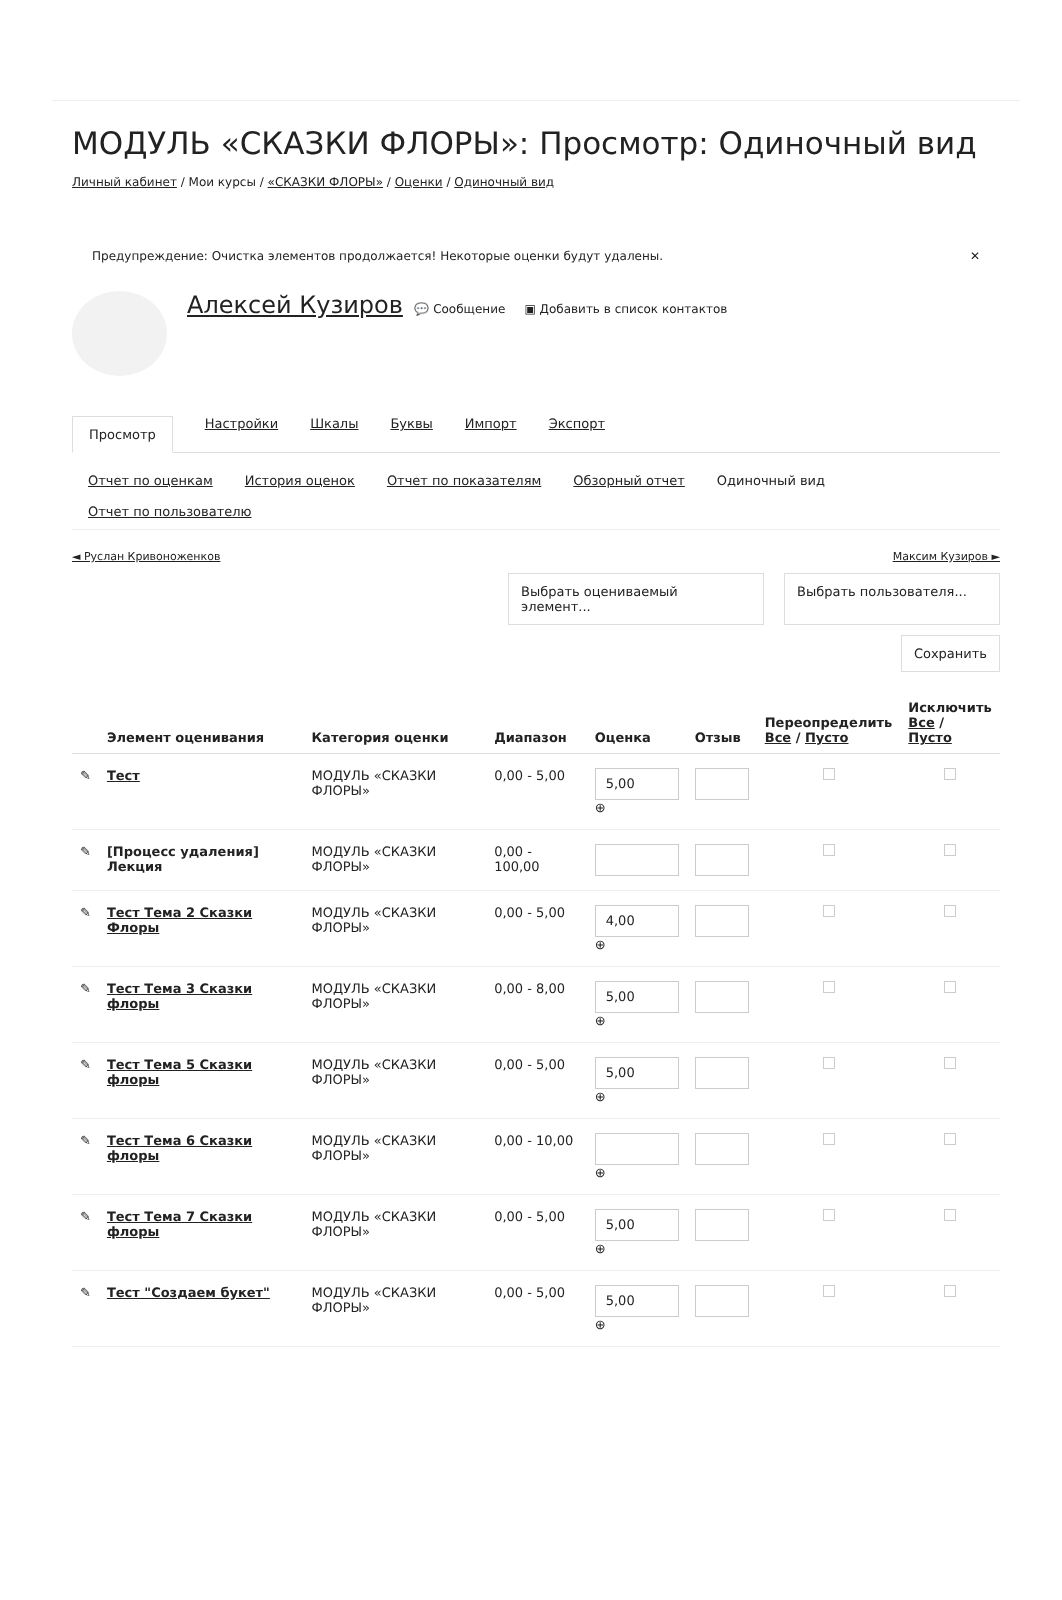МОДУЛЬ «СКАЗКИ ФЛОРЫ»: Просмотр: Одиночный вид
Личный кабинет / Мои курсы / «СКАЗКИ ФЛОРЫ» / Оценки / Одиночный вид
Предупреждение: Очистка элементов продолжается! Некоторые оценки будут удалены. ✕
Алексей Кузиров 💬 Сообщение ▣ Добавить в список контактов
Просмотр Настройки Шкалы Буквы Импорт Экспорт
Отчет по оценкам История оценок Отчет по показателям Обзорный отчет Одиночный вид Отчет по пользователю
◄ Руслан Кривоноженков Максим Кузиров ►
Выбрать оцениваемый элемент...
Выбрать пользователя...
Сохранить
| | Элемент оценивания | Категория оценки | Диапазон | Оценка | Отзыв | Переопределить Все / Пусто | Исключить Все / Пусто |
| --- | --- | --- | --- | --- | --- | --- | --- |
| ✎ | Тест | МОДУЛЬ «СКАЗКИ ФЛОРЫ» | 0,00 - 5,00 | 5,00 ⊕ | | | |
| ✎ | [Процесс удаления] Лекция | МОДУЛЬ «СКАЗКИ ФЛОРЫ» | 0,00 - 100,00 | | | | |
| ✎ | Тест Тема 2 Сказки Флоры | МОДУЛЬ «СКАЗКИ ФЛОРЫ» | 0,00 - 5,00 | 4,00 ⊕ | | | |
| ✎ | Тест Тема 3 Сказки флоры | МОДУЛЬ «СКАЗКИ ФЛОРЫ» | 0,00 - 8,00 | 5,00 ⊕ | | | |
| ✎ | Тест Тема 5 Сказки флоры | МОДУЛЬ «СКАЗКИ ФЛОРЫ» | 0,00 - 5,00 | 5,00 ⊕ | | | |
| ✎ | Тест Тема 6 Сказки флоры | МОДУЛЬ «СКАЗКИ ФЛОРЫ» | 0,00 - 10,00 | ⊕ | | | |
| ✎ | Тест Тема 7 Сказки флоры | МОДУЛЬ «СКАЗКИ ФЛОРЫ» | 0,00 - 5,00 | 5,00 ⊕ | | | |
| ✎ | Тест "Создаем букет" | МОДУЛЬ «СКАЗКИ ФЛОРЫ» | 0,00 - 5,00 | 5,00 ⊕ | | | |